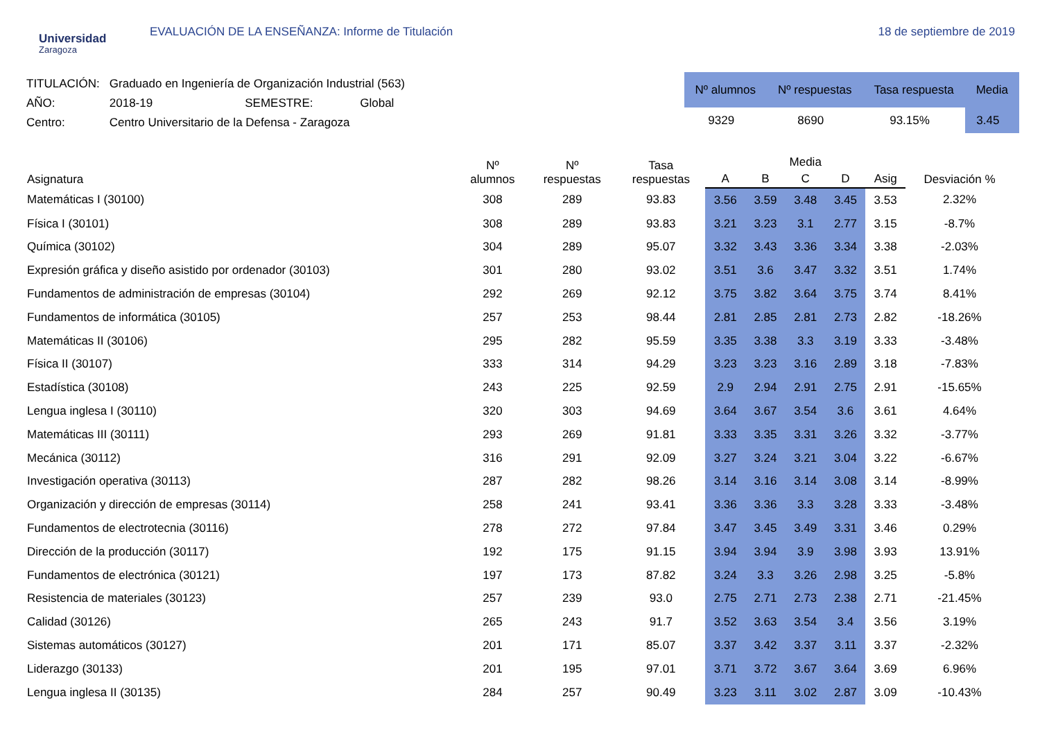Universidad
Zaragoza
EVALUACIÓN DE LA ENSEÑANZA: Informe de Titulación
18 de septiembre de 2019
| TITULACIÓN: | Graduado en Ingeniería de Organización Industrial (563) | | |
| AÑO: | 2018-19 | SEMESTRE: | Global |
| Centro: | Centro Universitario de la Defensa - Zaragoza | | |
| Nº alumnos | Nº respuestas | Tasa respuesta | Media |
| --- | --- | --- | --- |
| 9329 | 8690 | 93.15% | 3.45 |
| Asignatura | Nº alumnos | Nº respuestas | Tasa respuestas | Media | | | | | Desviación % |
| --- | --- | --- | --- | --- | --- | --- | --- | --- | --- |
| | | | | A | B | C | D | Asig | |
| Matemáticas I (30100) | 308 | 289 | 93.83 | 3.56 | 3.59 | 3.48 | 3.45 | 3.53 | 2.32% |
| Física I (30101) | 308 | 289 | 93.83 | 3.21 | 3.23 | 3.1 | 2.77 | 3.15 | -8.7% |
| Química (30102) | 304 | 289 | 95.07 | 3.32 | 3.43 | 3.36 | 3.34 | 3.38 | -2.03% |
| Expresión gráfica y diseño asistido por ordenador (30103) | 301 | 280 | 93.02 | 3.51 | 3.6 | 3.47 | 3.32 | 3.51 | 1.74% |
| Fundamentos de administración de empresas (30104) | 292 | 269 | 92.12 | 3.75 | 3.82 | 3.64 | 3.75 | 3.74 | 8.41% |
| Fundamentos de informática (30105) | 257 | 253 | 98.44 | 2.81 | 2.85 | 2.81 | 2.73 | 2.82 | -18.26% |
| Matemáticas II (30106) | 295 | 282 | 95.59 | 3.35 | 3.38 | 3.3 | 3.19 | 3.33 | -3.48% |
| Física II (30107) | 333 | 314 | 94.29 | 3.23 | 3.23 | 3.16 | 2.89 | 3.18 | -7.83% |
| Estadística (30108) | 243 | 225 | 92.59 | 2.9 | 2.94 | 2.91 | 2.75 | 2.91 | -15.65% |
| Lengua inglesa I (30110) | 320 | 303 | 94.69 | 3.64 | 3.67 | 3.54 | 3.6 | 3.61 | 4.64% |
| Matemáticas III (30111) | 293 | 269 | 91.81 | 3.33 | 3.35 | 3.31 | 3.26 | 3.32 | -3.77% |
| Mecánica (30112) | 316 | 291 | 92.09 | 3.27 | 3.24 | 3.21 | 3.04 | 3.22 | -6.67% |
| Investigación operativa (30113) | 287 | 282 | 98.26 | 3.14 | 3.16 | 3.14 | 3.08 | 3.14 | -8.99% |
| Organización y dirección de empresas (30114) | 258 | 241 | 93.41 | 3.36 | 3.36 | 3.3 | 3.28 | 3.33 | -3.48% |
| Fundamentos de electrotecnia (30116) | 278 | 272 | 97.84 | 3.47 | 3.45 | 3.49 | 3.31 | 3.46 | 0.29% |
| Dirección de la producción (30117) | 192 | 175 | 91.15 | 3.94 | 3.94 | 3.9 | 3.98 | 3.93 | 13.91% |
| Fundamentos de electrónica (30121) | 197 | 173 | 87.82 | 3.24 | 3.3 | 3.26 | 2.98 | 3.25 | -5.8% |
| Resistencia de materiales (30123) | 257 | 239 | 93.0 | 2.75 | 2.71 | 2.73 | 2.38 | 2.71 | -21.45% |
| Calidad (30126) | 265 | 243 | 91.7 | 3.52 | 3.63 | 3.54 | 3.4 | 3.56 | 3.19% |
| Sistemas automáticos (30127) | 201 | 171 | 85.07 | 3.37 | 3.42 | 3.37 | 3.11 | 3.37 | -2.32% |
| Liderazgo (30133) | 201 | 195 | 97.01 | 3.71 | 3.72 | 3.67 | 3.64 | 3.69 | 6.96% |
| Lengua inglesa II (30135) | 284 | 257 | 90.49 | 3.23 | 3.11 | 3.02 | 2.87 | 3.09 | -10.43% |